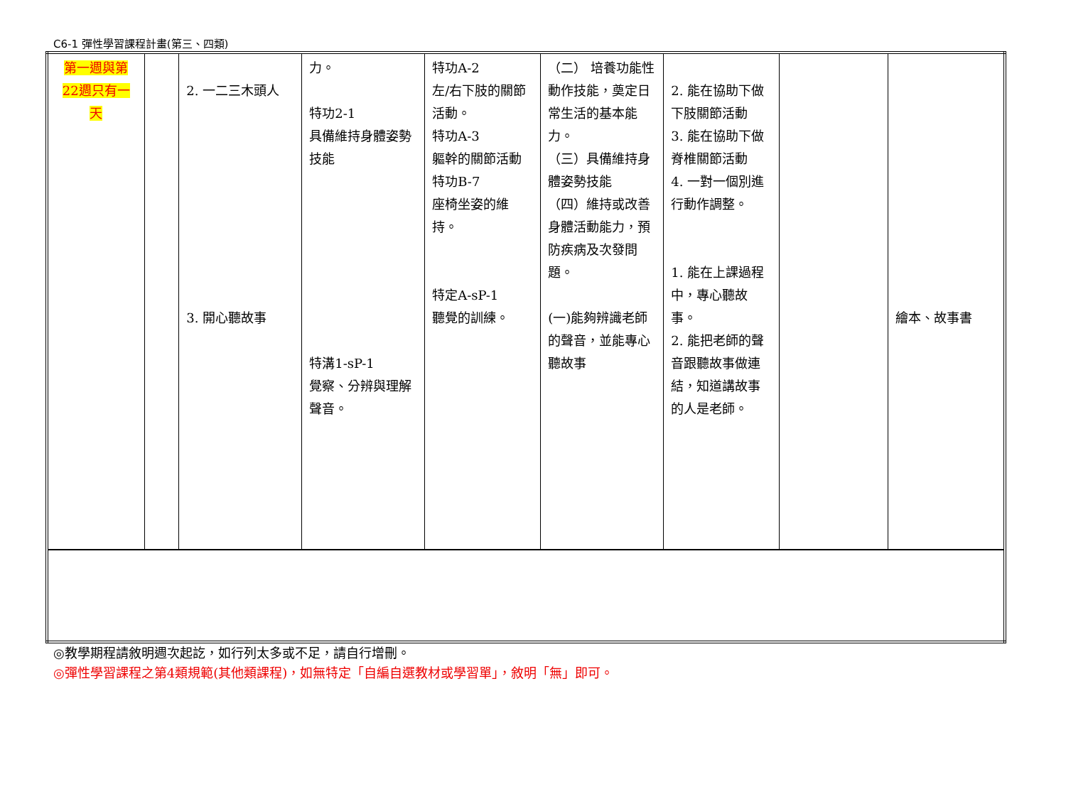C6-1 彈性學習課程計畫(第三、四類)
| 第一週與第 22週只有一 天 | | 2. 一二三木頭人 3. 開心聽故事 | 力。 特功2-1 具備維持身體姿勢技能 特溝1-sP-1 覺察、分辨與理解聲音。 | 特功A-2 左/右下肢的關節活動。 特功A-3 軀幹的關節活動 特功B-7 座椅坐姿的維持。 特定A-sP-1 聽覺的訓練。 | （二） 培養功能性動作技能，奠定日常生活的基本能力。 （三）具備維持身體姿勢技能 （四）維持或改善身體活動能力，預防疾病及次發問題。 (一)能夠辨識老師的聲音，並能專心聽故事 | 2. 能在協助下做下肢關節活動 3. 能在協助下做脊椎關節活動 4. 一對一個別進行動作調整。 1. 能在上課過程中，專心聽故事。 2. 能把老師的聲音跟聽故事做連結，知道講故事的人是老師。 | | 繪本、故事書 |
◎教學期程請敘明週次起訖，如行列太多或不足，請自行增刪。
◎彈性學習課程之第4類規範(其他類課程)，如無特定「自編自選教材或學習單」，敘明「無」即可。